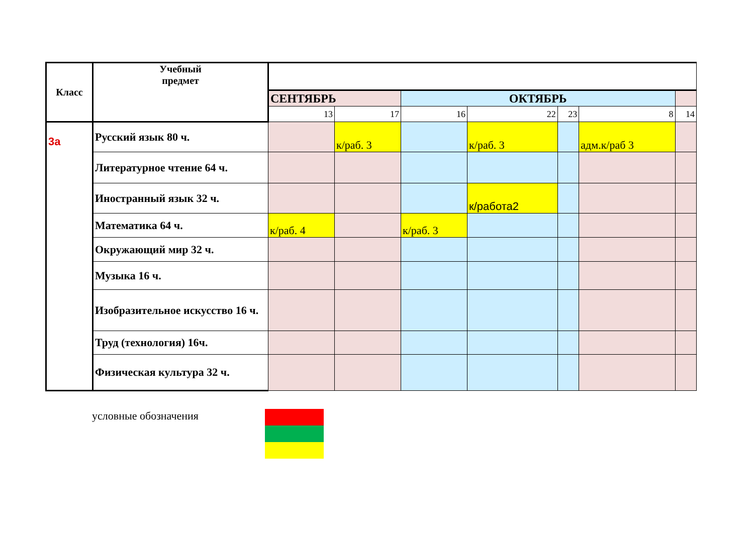| Класс | Учебный предмет | | | | | | | |
| | | СЕНТЯБРЬ | | ОКТЯБРЬ | | | | |
| | | 13 | 17 | 16 | 22 | 23 | 8 | 14 |
| 3а | Русский язык 80 ч. | | к/раб. 3 | | к/раб. 3 | | адм.к/раб 3 | |
| | Литературное чтение 64 ч. | | | | | | | |
| | Иностранный язык 32 ч. | | | | к/работа2 | | | |
| | Математика 64 ч. | к/раб. 4 | | к/раб. 3 | | | | |
| | Окружающий мир 32 ч. | | | | | | | |
| | Музыка 16 ч. | | | | | | | |
| | Изобразительное искусство 16 ч. | | | | | | | |
| | Труд (технология) 16ч. | | | | | | | |
| | Физическая культура 32 ч. | | | | | | | |
условные обозначения